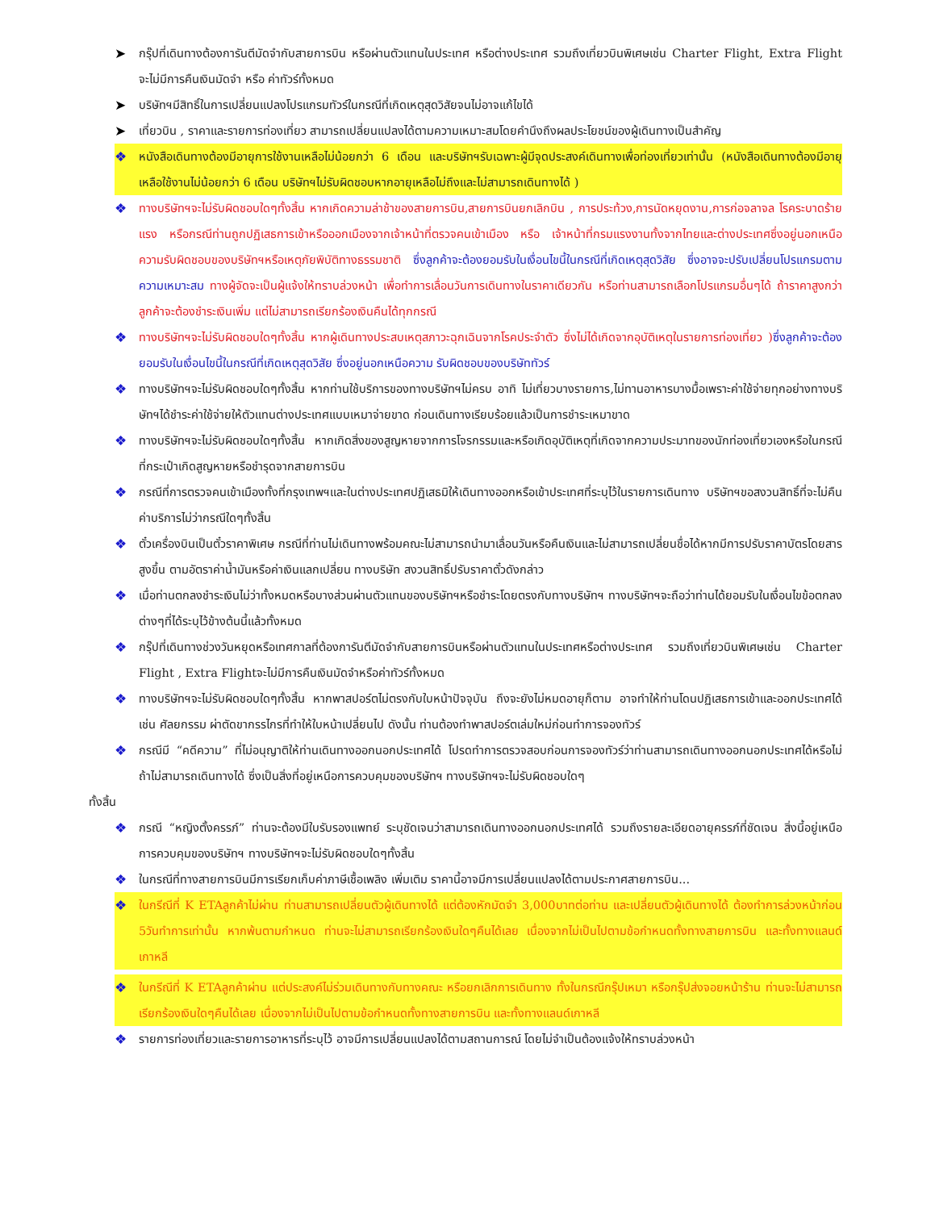➤ กรุ๊ปที่เดินทางต้องการันตีมัดจำกับสายการบิน หรือผ่านตัวแทนในประเทศ หรือต่างประเทศ รวมถึงเที่ยวบินพิเศษเช่น Charter Flight, Extra Flight จะไม่มีการคืนเงินมัดจำ หรือ ค่าทัวร์ทั้งหมด
➤ บริษัทฯมีสิทธิ์ในการเปลี่ยนแปลงโปรแกรมทัวร์ในกรณีที่เกิดเหตุสุดวิสัยจนไม่อาจแก้ไขได้
➤ เที่ยวบิน , ราคาและรายการท่องเที่ยว สามารถเปลี่ยนแปลงได้ตามความเหมาะสมโดยคำนึงถึงผลประโยชน์ของผู้เดินทางเป็นสำคัญ
❖ หนังสือเดินทางต้องมีอายุการใช้งานเหลือไม่น้อยกว่า 6 เดือน และบริษัทฯรับเฉพาะผู้มีจุดประสงค์เดินทางเพื่อท่องเที่ยวเท่านั้น (หนังสือเดินทางต้องมีอายุเหลือใช้งานไม่น้อยกว่า 6 เดือน บริษัทฯไม่รับผิดชอบหากอายุเหลือไม่ถึงและไม่สามารถเดินทางได้ )
❖ ทางบริษัทฯจะไม่รับผิดชอบใดๆทั้งสิ้น หากเกิดความล่าช้าของสายการบิน,สายการบินยกเลิกบิน , การประท้วง,การนัดหยุดงาน,การก่อจลาจล โรคระบาดร้ายแรง หรือกรณีท่านถูกปฏิเสธการเข้าหรือออกเมืองจากเจ้าหน้าที่ตรวจคนเข้าเมือง หรือ เจ้าหน้าที่กรมแรงงานทั้งจากไทยและต่างประเทศซึ่งอยู่นอกเหนือความรับผิดชอบของบริษัทฯหรือเหตุภัยพิบัติทางธรรมชาติ ซึ่งลูกค้าจะต้องยอมรับในเงื่อนไขนี้ในกรณีที่เกิดเหตุสุดวิสัย ซึ่งอาจจะปรับเปลี่ยนโปรแกรมตามความเหมาะสม ทางผู้จัดจะเป็นผู้แจ้งให้ทราบล่วงหน้า เพื่อทำการเลื่อนวันการเดินทางในราคาเดียวกัน หรือท่านสามารถเลือกโปรแกรมอื่นๆได้ ถ้าราคาสูงกว่า ลูกค้าจะต้องชำระเงินเพิ่ม แต่ไม่สามารถเรียกร้องเงินคืนได้ทุกกรณี
❖ ทางบริษัทฯจะไม่รับผิดชอบใดๆทั้งสิ้น หากผู้เดินทางประสบเหตุสภาวะฉุกเฉินจากโรคประจำตัว ซึ่งไม่ได้เกิดจากอุบัติเหตุในรายการท่องเที่ยว ) ซึ่งลูกค้าจะต้องยอมรับในเงื่อนไขนี้ในกรณีที่เกิดเหตุสุดวิสัย ซึ่งอยู่นอกเหนือความ รับผิดชอบของบริษัททัวร์
❖ ทางบริษัทฯจะไม่รับผิดชอบใดๆทั้งสิ้น หากท่านใช้บริการของทางบริษัทฯไม่ครบ อาทิ ไม่เที่ยวบางรายการ,ไม่ทานอาหารบางมื้อเพราะค่าใช้จ่ายทุกอย่างทางบริษัทฯได้ชำระค่าใช้จ่ายให้ตัวแทนต่างประเทศแบบเหมาจ่ายขาด ก่อนเดินทางเรียบร้อยแล้วเป็นการชำระเหมาขาด
❖ ทางบริษัทฯจะไม่รับผิดชอบใดๆทั้งสิ้น หากเกิดสิ่งของสูญหายจากการโจรกรรมและหรือเกิดอุบัติเหตุที่เกิดจากความประมาทของนักท่องเที่ยวเองหรือในกรณีที่กระเป๋าเกิดสูญหายหรือชำรุดจากสายการบิน
❖ กรณีที่การตรวจคนเข้าเมืองทั้งที่กรุงเทพฯและในต่างประเทศปฏิเสธมิให้เดินทางออกหรือเข้าประเทศที่ระบุไว้ในรายการเดินทาง บริษัทฯขอสงวนสิทธิ์ที่จะไม่คืนค่าบริการไม่ว่ากรณีใดๆทั้งสิ้น
❖ ตั๋วเครื่องบินเป็นตั๋วราคาพิเศษ กรณีที่ท่านไม่เดินทางพร้อมคณะไม่สามารถนำมาเลื่อนวันหรือคืนเงินและไม่สามารถเปลี่ยนชื่อได้หากมีการปรับราคาบัตรโดยสารสูงขึ้น ตามอัตราค่าน้ำมันหรือค่าเงินแลกเปลี่ยน ทางบริษัท สงวนสิทธิ์ปรับราคาตั๋วดังกล่าว
❖ เมื่อท่านตกลงชำระเงินไม่ว่าทั้งหมดหรือบางส่วนผ่านตัวแทนของบริษัทฯหรือชำระโดยตรงกับทางบริษัทฯ ทางบริษัทฯจะถือว่าท่านได้ยอมรับในเงื่อนไขข้อตกลงต่างๆที่ได้ระบุไว้ข้างต้นนี้แล้วทั้งหมด
❖ กรุ๊ปที่เดินทางช่วงวันหยุดหรือเทศกาลที่ต้องการันตีมัดจำกับสายการบินหรือผ่านตัวแทนในประเทศหรือต่างประเทศ รวมถึงเที่ยวบินพิเศษเช่น Charter Flight , Extra Flightจะไม่มีการคืนเงินมัดจำหรือค่าทัวร์ทั้งหมด
❖ ทางบริษัทฯจะไม่รับผิดชอบใดๆทั้งสิ้น หากพาสปอร์ตไม่ตรงกับใบหน้าปัจจุบัน ถึงจะยังไม่หมดอายุก็ตาม อาจทำให้ท่านโดนปฏิเสธการเข้าและออกประเทศได้ เช่น ศัลยกรรม ผ่าตัดขากรรไกรที่ทำให้ใบหน้าเปลี่ยนไป ดังนั้น ท่านต้องทำพาสปอร์ตเล่มใหม่ก่อนทำการจองทัวร์
❖ กรณีมี “คดีความ” ที่ไม่อนุญาติให้ท่านเดินทางออกนอกประเทศได้ โปรดทำการตรวจสอบก่อนการจองทัวร์ว่าท่านสามารถเดินทางออกนอกประเทศได้หรือไม่ ถ้าไม่สามารถเดินทางได้ ซึ่งเป็นสิ่งที่อยู่เหนือการควบคุมของบริษัทฯ ทางบริษัทฯจะไม่รับผิดชอบใดๆ
ทั้งสิ้น
❖ กรณี “หญิงตั้งครรภ์” ท่านจะต้องมีใบรับรองแพทย์ ระบุชัดเจนว่าสามารถเดินทางออกนอกประเทศได้ รวมถึงรายละเอียดอายุครรภ์ที่ชัดเจน สิ่งนี้อยู่เหนือการควบคุมของบริษัทฯ ทางบริษัทฯจะไม่รับผิดชอบใดๆทั้งสิ้น
❖ ในกรณีที่ทางสายการบินมีการเรียกเก็บค่าภาษีเชื้อเพลิง เพิ่มเติม ราคานี้อาจมีการเปลี่ยนแปลงได้ตามประกาศสายการบิน...
❖ ในกรีณีที่ K ETAลูกค้าไม่ผ่าน ท่านสามารถเปลี่ยนตัวผู้เดินทางได้ แต่ต้องหักมัดจำ 3,000บาทต่อท่าน และเปลี่ยนตัวผู้เดินทางได้ ต้องทำการล่วงหน้าก่อน 5วันทำการเท่านั้น หากพ้นตามกำหนด ท่านจะไม่สามารถเรียกร้องเงินใดๆคืนได้เลย เนื่องจากไม่เป็นไปตามข้อกำหนดทั้งทางสายการบิน และทั้งทางแลนด์เกาหลี
❖ ในกรีณีที่ K ETAลูกค้าผ่าน แต่ประสงค์ไม่ร่วมเดินทางกับทางคณะ หรือยกเลิกการเดินทาง ทั้งในกรณีกรุ๊ปเหมา หรือกรุ๊ปส่งจอยหน้าร้าน ท่านจะไม่สามารถเรียกร้องเงินใดๆคืนได้เลย เนื่องจากไม่เป็นไปตามข้อกำหนดทั้งทางสายการบิน และทั้งทางแลนด์เกาหลี
❖ รายการท่องเที่ยวและรายการอาหารที่ระบุไว้ อาจมีการเปลี่ยนแปลงได้ตามสถานการณ์ โดยไม่จำเป็นต้องแจ้งให้ทราบล่วงหน้า